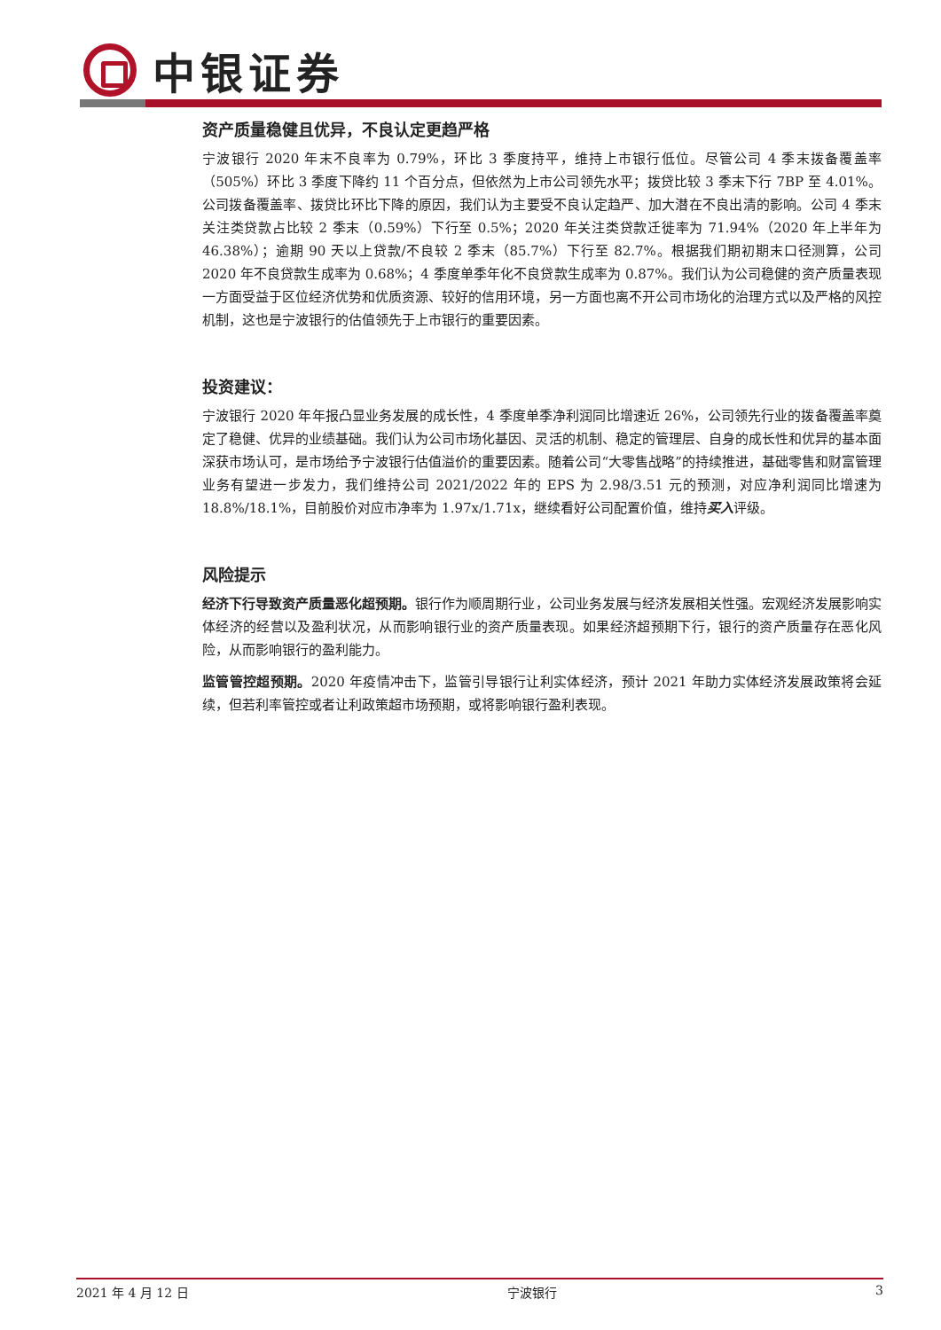中银证券
资产质量稳健且优异，不良认定更趋严格
宁波银行 2020 年末不良率为 0.79%，环比 3 季度持平，维持上市银行低位。尽管公司 4 季末拨备覆盖率（505%）环比 3 季度下降约 11 个百分点，但依然为上市公司领先水平；拨贷比较 3 季末下行 7BP 至 4.01%。公司拨备覆盖率、拨贷比环比下降的原因，我们认为主要受不良认定趋严、加大潜在不良出清的影响。公司 4 季末关注类贷款占比较 2 季末（0.59%）下行至 0.5%；2020 年关注类贷款迁徙率为 71.94%（2020 年上半年为 46.38%）；逾期 90 天以上贷款/不良较 2 季末（85.7%）下行至 82.7%。根据我们期初期末口径测算，公司 2020 年不良贷款生成率为 0.68%；4 季度单季年化不良贷款生成率为 0.87%。我们认为公司稳健的资产质量表现一方面受益于区位经济优势和优质资源、较好的信用环境，另一方面也离不开公司市场化的治理方式以及严格的风控机制，这也是宁波银行的估值领先于上市银行的重要因素。
投资建议：
宁波银行 2020 年年报凸显业务发展的成长性，4 季度单季净利润同比增速近 26%，公司领先行业的拨备覆盖率奠定了稳健、优异的业绩基础。我们认为公司市场化基因、灵活的机制、稳定的管理层、自身的成长性和优异的基本面深获市场认可，是市场给予宁波银行估值溢价的重要因素。随着公司“大零售战略”的持续推进，基础零售和财富管理业务有望进一步发力，我们维持公司 2021/2022 年的 EPS 为 2.98/3.51 元的预测，对应净利润同比增速为 18.8%/18.1%，目前股价对应市净率为 1.97x/1.71x，继续看好公司配置价值，维持买入评级。
风险提示
经济下行导致资产质量恶化超预期。银行作为顺周期行业，公司业务发展与经济发展相关性强。宏观经济发展影响实体经济的经营以及盈利状况，从而影响银行业的资产质量表现。如果经济超预期下行，银行的资产质量存在恶化风险，从而影响银行的盈利能力。
监管管控超预期。2020 年疫情冲击下，监管引导银行让利实体经济，预计 2021 年助力实体经济发展政策将会延续，但若利率管控或者让利政策超市场预期，或将影响银行盈利表现。
2021 年 4 月 12 日 宁波银行 3